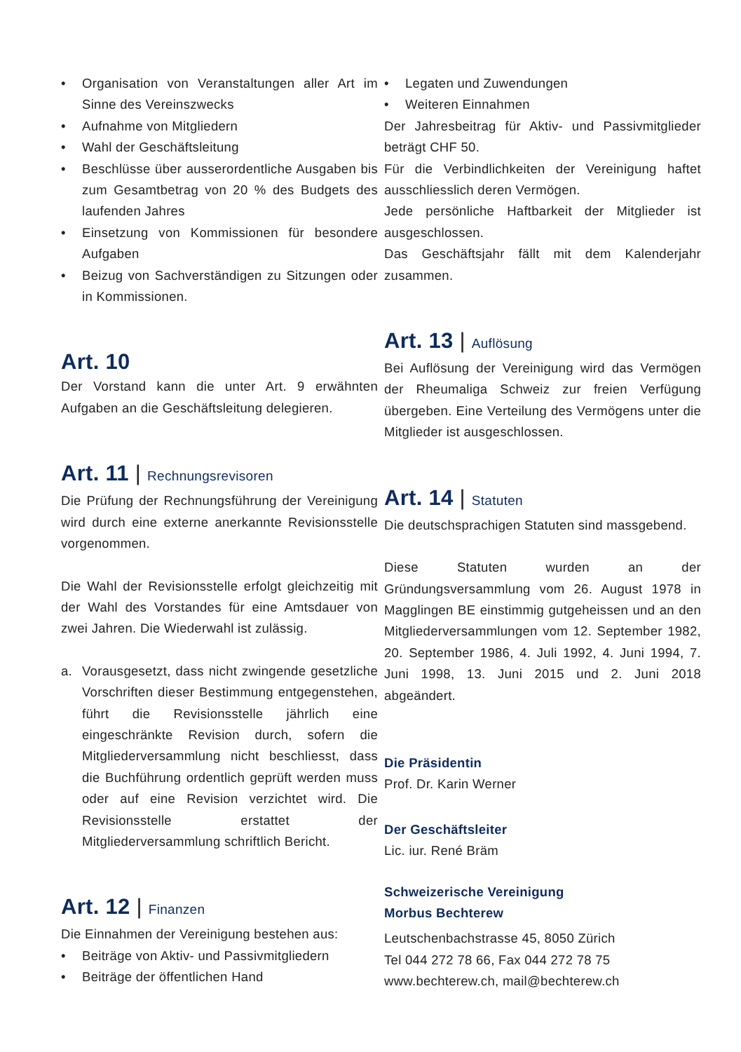• Organisation von Veranstaltungen aller Art im Sinne des Vereinszwecks
• Aufnahme von Mitgliedern
• Wahl der Geschäftsleitung
• Beschlüsse über ausserordentliche Ausgaben bis zum Gesamtbetrag von 20 % des Budgets des laufenden Jahres
• Einsetzung von Kommissionen für besondere Aufgaben
• Beizug von Sachverständigen zu Sitzungen oder in Kommissionen.
Art. 10
Der Vorstand kann die unter Art. 9 erwähnten Aufgaben an die Geschäftsleitung delegieren.
Art. 11 | Rechnungsrevisoren
Die Prüfung der Rechnungsführung der Vereinigung wird durch eine externe anerkannte Revisionsstelle vorgenommen.
Die Wahl der Revisionsstelle erfolgt gleichzeitig mit der Wahl des Vorstandes für eine Amtsdauer von zwei Jahren. Die Wiederwahl ist zulässig.
a. Vorausgesetzt, dass nicht zwingende gesetzliche Vorschriften dieser Bestimmung entgegenstehen, führt die Revisionsstelle jährlich eine eingeschränkte Revision durch, sofern die Mitgliederversammlung nicht beschliesst, dass die Buchführung ordentlich geprüft werden muss oder auf eine Revision verzichtet wird. Die Revisionsstelle erstattet der Mitgliederversammlung schriftlich Bericht.
Art. 12 | Finanzen
Die Einnahmen der Vereinigung bestehen aus:
• Beiträge von Aktiv- und Passivmitgliedern
• Beiträge der öffentlichen Hand
• Legaten und Zuwendungen
• Weiteren Einnahmen
Der Jahresbeitrag für Aktiv- und Passivmitglieder beträgt CHF 50.
Für die Verbindlichkeiten der Vereinigung haftet ausschliesslich deren Vermögen.
Jede persönliche Haftbarkeit der Mitglieder ist ausgeschlossen.
Das Geschäftsjahr fällt mit dem Kalenderjahr zusammen.
Art. 13 | Auflösung
Bei Auflösung der Vereinigung wird das Vermögen der Rheumaliga Schweiz zur freien Verfügung übergeben. Eine Verteilung des Vermögens unter die Mitglieder ist ausgeschlossen.
Art. 14 | Statuten
Die deutschsprachigen Statuten sind massgebend.
Diese Statuten wurden an der Gründungsversammlung vom 26. August 1978 in Magglingen BE einstimmig gutgeheissen und an den Mitgliederversammlungen vom 12. September 1982, 20. September 1986, 4. Juli 1992, 4. Juni 1994, 7. Juni 1998, 13. Juni 2015 und 2. Juni 2018 abgeändert.
Die Präsidentin
Prof. Dr. Karin Werner
Der Geschäftsleiter
Lic. iur. René Bräm
Schweizerische Vereinigung
Morbus Bechterew
Leutschenbachstrasse 45, 8050 Zürich
Tel 044 272 78 66, Fax 044 272 78 75
www.bechterew.ch, mail@bechterew.ch